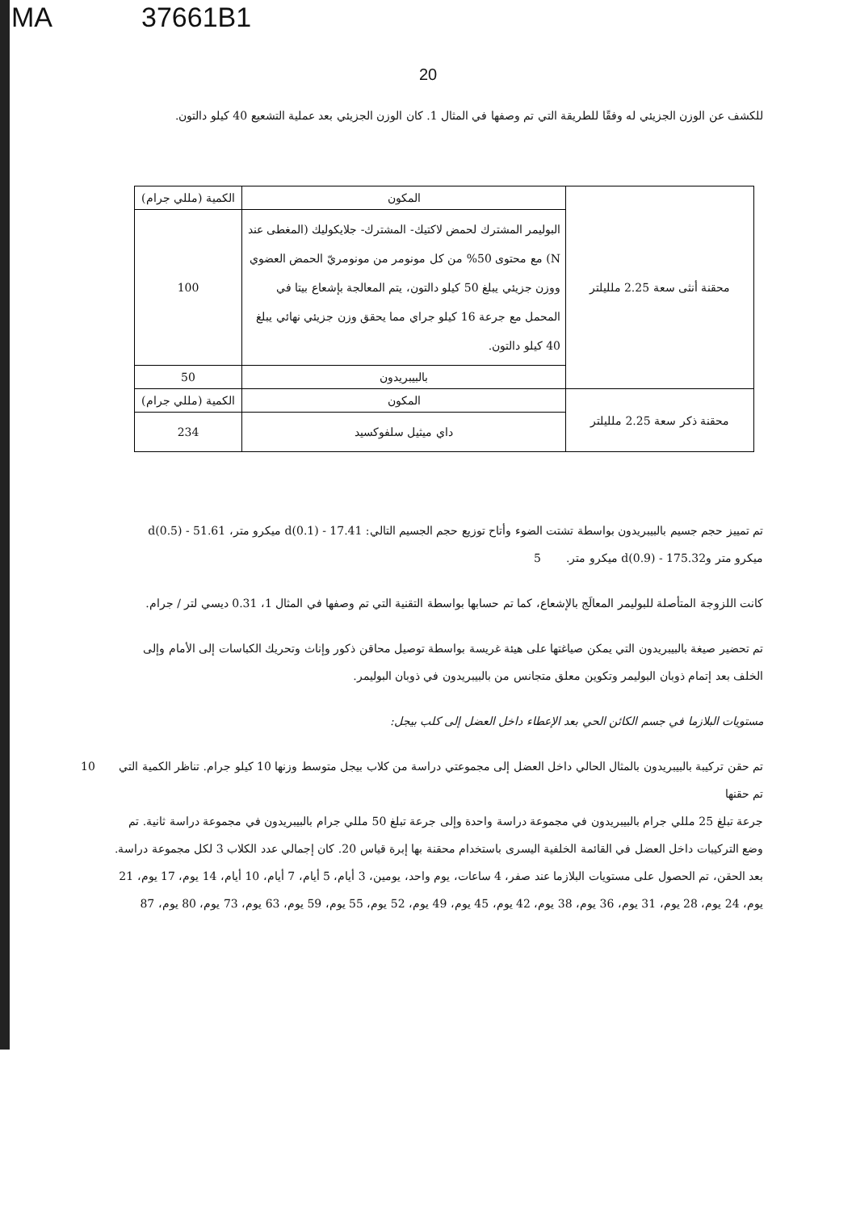MA 37661B1
20
للكشف عن الوزن الجزيئي له وفقًا للطريقة التي تم وصفها في المثال 1. كان الوزن الجزيئي بعد عملية التشعيع 40 كيلو دالتون.
| محقنة أنثى سعة 2.25 ملليلتر | المكون | الكمية (مللي جرام) |
| | البوليمر المشترك لحمض لاكتيك- المشترك- جلايكوليك (المغطى عند N) مع محتوى 50% من كل مونومر من مونومريّ الحمض العضوي ووزن جزيئي يبلغ 50 كيلو دالتون، يتم المعالجة بإشعاع بيتا في المحمل مع جرعة 16 كيلو جراي مما يحقق وزن جزيئي نهائي يبلغ 40 كيلو دالتون. | 100 |
| | بالبيبريدون | 50 |
| محقنة ذكر سعة 2.25 ملليلتر | المكون | الكمية (مللي جرام) |
| | داي ميثيل سلفوكسيد | 234 |
تم تمييز حجم جسيم بالبيبريدون بواسطة تشتت الضوء وأتاح توزيع حجم الجسيم التالي: d(0.1) - 17.41 ميكرو متر، d(0.5) - 51.61
ميكرو متر وd(0.9) - 175.32 ميكرو متر. 5
كانت اللزوجة المتأصلة للبوليمر المعالَج بالإشعاع، كما تم حسابها بواسطة التقنية التي تم وصفها في المثال 1، 0.31 ديسي لتر / جرام.
تم تحضير صيغة بالبيبريدون التي يمكن صياغتها على هيئة غريسة بواسطة توصيل محاقن ذكور وإناث وتحريك الكباسات إلى الأمام وإلى الخلف بعد إتمام ذوبان البوليمر وتكوين معلق متجانس من بالبيبريدون في ذوبان البوليمر.
مستويات البلازما في جسم الكائن الحي بعد الإعطاء داخل العضل إلى كلب بيجل:
تم حقن تركيبة بالبيبريدون بالمثال الحالي داخل العضل إلى مجموعتي دراسة من كلاب بيجل متوسط وزنها 10 كيلو جرام. تناظر الكمية التي تم حقنها 10
جرعة تبلغ 25 مللي جرام بالبيبريدون في مجموعة دراسة واحدة وإلى جرعة تبلغ 50 مللي جرام بالبيبريدون في مجموعة دراسة ثانية. تم وضع التركيبات داخل العضل في القائمة الخلفية اليسرى باستخدام محقنة بها إبرة قياس 20. كان إجمالي عدد الكلاب 3 لكل مجموعة دراسة. بعد الحقن، تم الحصول على مستويات البلازما عند صفر، 4 ساعات، يوم واحد، يومين، 3 أيام، 5 أيام، 7 أيام، 10 أيام، 14 يوم، 17 يوم، 21 يوم، 24 يوم، 28 يوم، 31 يوم، 36 يوم، 38 يوم، 42 يوم، 45 يوم، 49 يوم، 52 يوم، 55 يوم، 59 يوم، 63 يوم، 73 يوم، 80 يوم، 87